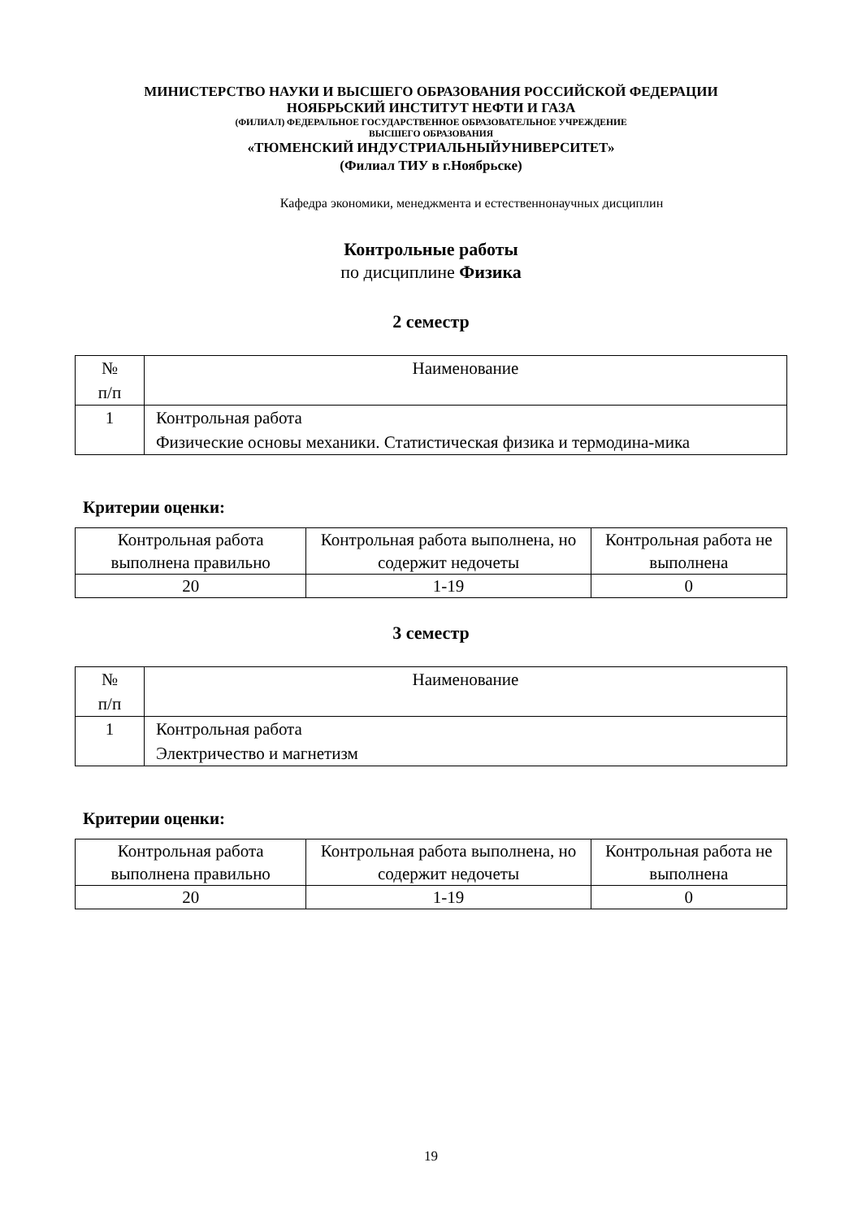МИНИСТЕРСТВО НАУКИ И ВЫСШЕГО ОБРАЗОВАНИЯ РОССИЙСКОЙ ФЕДЕРАЦИИ
НОЯБРЬСКИЙ ИНСТИТУТ НЕФТИ И ГАЗА
(ФИЛИАЛ) ФЕДЕРАЛЬНОЕ ГОСУДАРСТВЕННОЕ ОБРАЗОВАТЕЛЬНОЕ УЧРЕЖДЕНИЕ
ВЫСШЕГО ОБРАЗОВАНИЯ
«ТЮМЕНСКИЙ ИНДУСТРИАЛЬНЫЙУНИВЕРСИТЕТ»
(Филиал ТИУ в г.Ноябрьске)
Кафедра экономики, менеджмента и естественнонаучных дисциплин
Контрольные работы
по дисциплине Физика
2 семестр
| № п/п | Наименование |
| 1 | Контрольная работа Физические основы механики. Статистическая физика и термодина-мика |
Критерии оценки:
| Контрольная работа выполнена правильно | Контрольная работа выполнена, но содержит недочеты | Контрольная работа не выполнена |
| 20 | 1-19 | 0 |
3 семестр
| № п/п | Наименование |
| 1 | Контрольная работа Электричество и магнетизм |
Критерии оценки:
| Контрольная работа выполнена правильно | Контрольная работа выполнена, но содержит недочеты | Контрольная работа не выполнена |
| 20 | 1-19 | 0 |
19